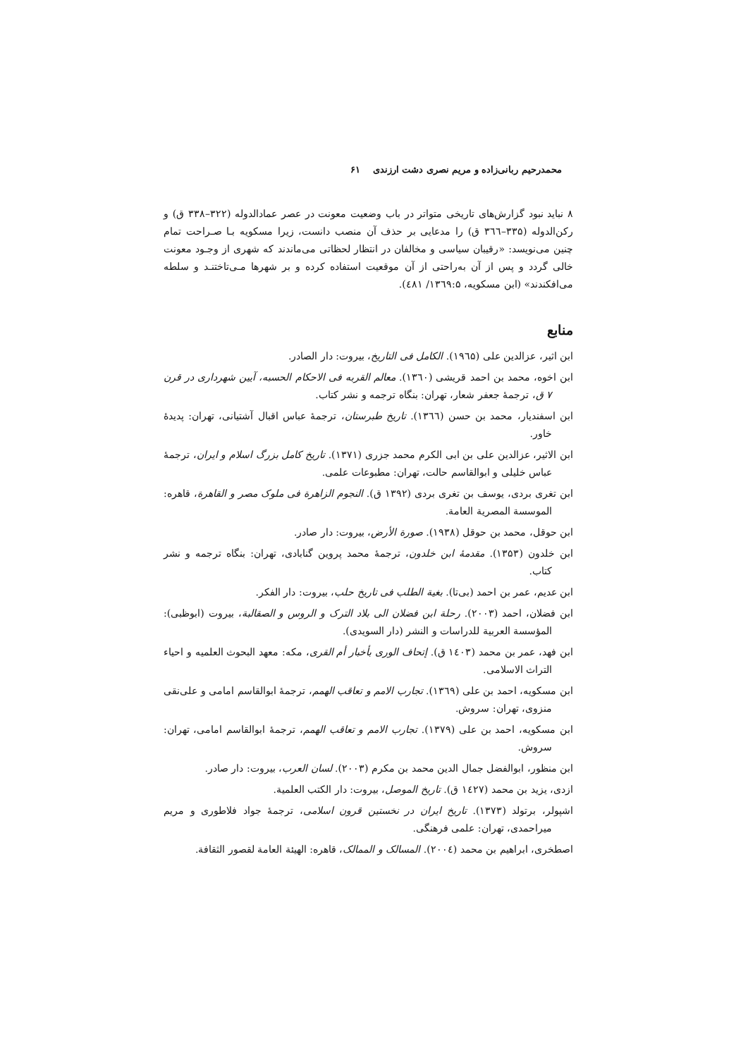محمدرحیم ربانی‌زاده و مریم نصری دشت ارزندی ۶۱
۸ نباید نبود گزارش‌های تاریخی متواتر در باب وضعیت معونت در عصر عمادالدوله (۳۲۲–۳۳۸ ق) و رکن‌الدوله (۳۳۵–۳٦٦ ق) را مدعایی بر حذف آن منصب دانست، زیرا مسکویه بـا صـراحت تمام چنین می‌نویسد: «رقیبان سیاسی و مخالفان در انتظار لحظاتی می‌ماندند که شهری از وجـود معونت خالی گردد و پس از آن به‌راحتی از آن موقعیت استفاده کرده و بر شهرها مـی‌تاختنـد و سلطه می‌افکندند» (ابن مسکویه، ۱۳٦۹:۵/ ٤۸۱).
منابع
ابن اثیر، عزالدین علی (۱۹٦۵). الکامل فی التاریخ، بیروت: دار الصادر.
ابن اخوه، محمد بن احمد قریشی (۱۳٦۰). معالم القربه فی الاحکام الحسبه، آیین شهرداری در قرن ۷ ق، ترجمۀ جعفر شعار، تهران: بنگاه ترجمه و نشر کتاب.
ابن اسفندیار، محمد بن حسن (۱۳٦٦). تاریخ طبرستان، ترجمۀ عباس اقبال آشتیانی، تهران: پدیدۀ خاور.
ابن الاثیر، عزالدین علی بن ابی الکرم محمد جزری (۱۳۷۱). تاریخ کامل بزرگ اسلام و ایران، ترجمۀ عباس خلیلی و ابوالقاسم حالت، تهران: مطبوعات علمی.
ابن تغری بردی، یوسف بن تغری بردی (۱۳۹۲ ق). النجوم الزاهرة فی ملوک مصر و القاهرة، قاهره: الموسسة المصریة العامة.
ابن حوقل، محمد بن حوقل (۱۹۳۸). صورة الأرض، بیروت: دار صادر.
ابن خلدون (۱۳۵۳). مقدمۀ ابن خلدون، ترجمۀ محمد پروین گنابادی، تهران: بنگاه ترجمه و نشر کتاب.
ابن عدیم، عمر بن احمد (بی‌تا). بغیة الطلب فی تاریخ حلب، بیروت: دار الفکر.
ابن فضلان، احمد (۲۰۰۳). رحلة ابن فضلان الی بلاد الترک و الروس و الصقالبة، بیروت (ابوظبی): المؤسسة العربیة للدراسات و النشر (دار السویدی).
ابن فهد، عمر بن محمد (۱٤۰۳ ق). إتحاف الوری بأخبار أم القری، مکه: معهد البحوث العلمیه و احیاء التراث الاسلامی.
ابن مسکویه، احمد بن علی (۱۳٦۹). تجارب الامم و تعاقب الهمم، ترجمۀ ابوالقاسم امامی و علی‌نقی منزوی، تهران: سروش.
ابن مسکویه، احمد بن علی (۱۳۷۹). تجارب الامم و تعاقب الهمم، ترجمۀ ابوالقاسم امامی، تهران: سروش.
ابن منظور، ابوالفضل جمال الدین محمد بن مکرم (۲۰۰۳). لسان العرب، بیروت: دار صادر.
ازدی، یزید بن محمد (۱٤۲۷ ق). تاریخ الموصل، بیروت: دار الکتب العلمیة.
اشپولر، برتولد (۱۳۷۳). تاریخ ایران در نخستین قرون اسلامی، ترجمۀ جواد فلاطوری و مریم میراحمدی، تهران: علمی فرهنگی.
اصطخری، ابراهیم بن محمد (۲۰۰٤). المسالک و الممالک، قاهره: الهیئة العامة لقصور الثقافة.